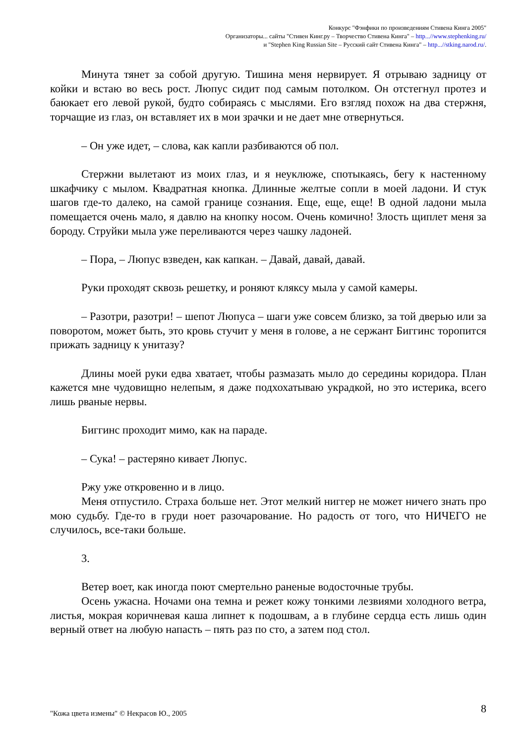Конкурс "Фэнфики по произведениям Стивена Кинга 2005"
Организаторы... сайты "Стивен Кинг.ру – Творчество Стивена Кинга" – http...//www.stephenking.ru/
и "Stephen King Russian Site – Русский сайт Стивена Кинга" – http...//stking.narod.ru/.
Минута тянет за собой другую. Тишина меня нервирует. Я отрываю задницу от койки и встаю во весь рост. Люпус сидит под самым потолком. Он отстегнул протез и баюкает его левой рукой, будто собираясь с мыслями. Его взгляд похож на два стержня, торчащие из глаз, он вставляет их в мои зрачки и не дает мне отвернуться.
– Он уже идет, – слова, как капли разбиваются об пол.
Стержни вылетают из моих глаз, и я неуклюже, спотыкаясь, бегу к настенному шкафчику с мылом. Квадратная кнопка. Длинные желтые сопли в моей ладони. И стук шагов где-то далеко, на самой границе сознания. Еще, еще, еще! В одной ладони мыла помещается очень мало, я давлю на кнопку носом. Очень комично! Злость щиплет меня за бороду. Струйки мыла уже переливаются через чашку ладоней.
– Пора, – Люпус взведен, как капкан. – Давай, давай, давай.
Руки проходят сквозь решетку, и роняют кляксу мыла у самой камеры.
– Разотри, разотри! – шепот Люпуса – шаги уже совсем близко, за той дверью или за поворотом, может быть, это кровь стучит у меня в голове, а не сержант Биггинс торопится прижать задницу к унитазу?
Длины моей руки едва хватает, чтобы размазать мыло до середины коридора. План кажется мне чудовищно нелепым, я даже подхохатываю украдкой, но это истерика, всего лишь рваные нервы.
Биггинс проходит мимо, как на параде.
– Сука! – растеряно кивает Люпус.
Ржу уже откровенно и в лицо.
Меня отпустило. Страха больше нет. Этот мелкий ниггер не может ничего знать про мою судьбу. Где-то в груди ноет разочарование. Но радость от того, что НИЧЕГО не случилось, все-таки больше.
3.
Ветер воет, как иногда поют смертельно раненые водосточные трубы.
Осень ужасна. Ночами она темна и режет кожу тонкими лезвиями холодного ветра, листья, мокрая коричневая каша липнет к подошвам, а в глубине сердца есть лишь один верный ответ на любую напасть – пять раз по сто, а затем под стол.
8
"Кожа цвета измены" © Некрасов Ю., 2005